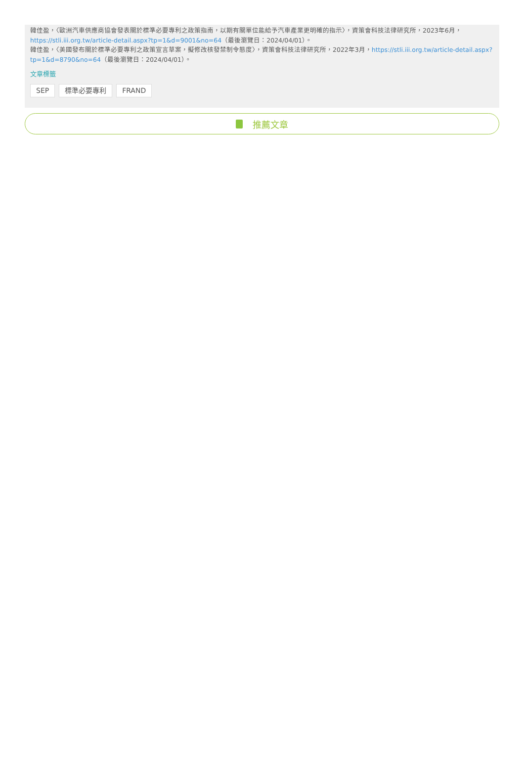韓佳盈，〈歐洲汽車供應商協會發表關於標準必要專利之政策指南，以期有關單位能給予汽車產業更明確的指示〉，資策會科技法律研究所，2023年6月，https://stli.iii.org.tw/article-detail.aspx?tp=1&d=9001&no=64（最後瀏覽日：2024/04/01）。
韓佳盈，〈美國發布關於標準必要專利之政策宣言草案，擬修改核發禁制令態度〉，資策會科技法律研究所，2022年3月，https://stli.iii.org.tw/article-detail.aspx?tp=1&d=8790&no=64（最後瀏覽日：2024/04/01）。
文章標籤
SEP 標準必要專利 FRAND
推薦文章